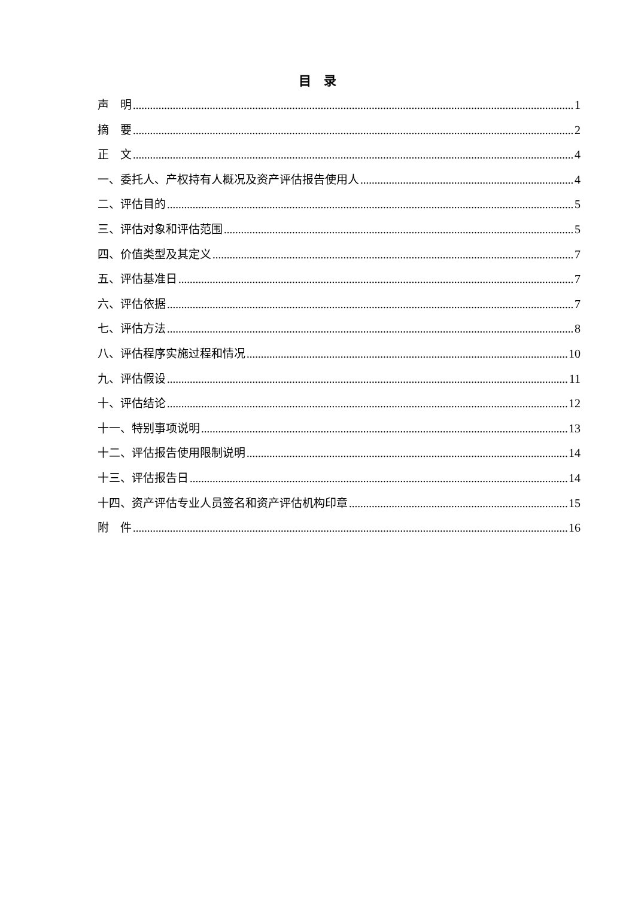目　录
声　明 1
摘　要 2
正　文 4
一、委托人、产权持有人概况及资产评估报告使用人 4
二、评估目的 5
三、评估对象和评估范围 5
四、价值类型及其定义 7
五、评估基准日 7
六、评估依据 7
七、评估方法 8
八、评估程序实施过程和情况 10
九、评估假设 11
十、评估结论 12
十一、特别事项说明 13
十二、评估报告使用限制说明 14
十三、评估报告日 14
十四、资产评估专业人员签名和资产评估机构印章 15
附　件 16